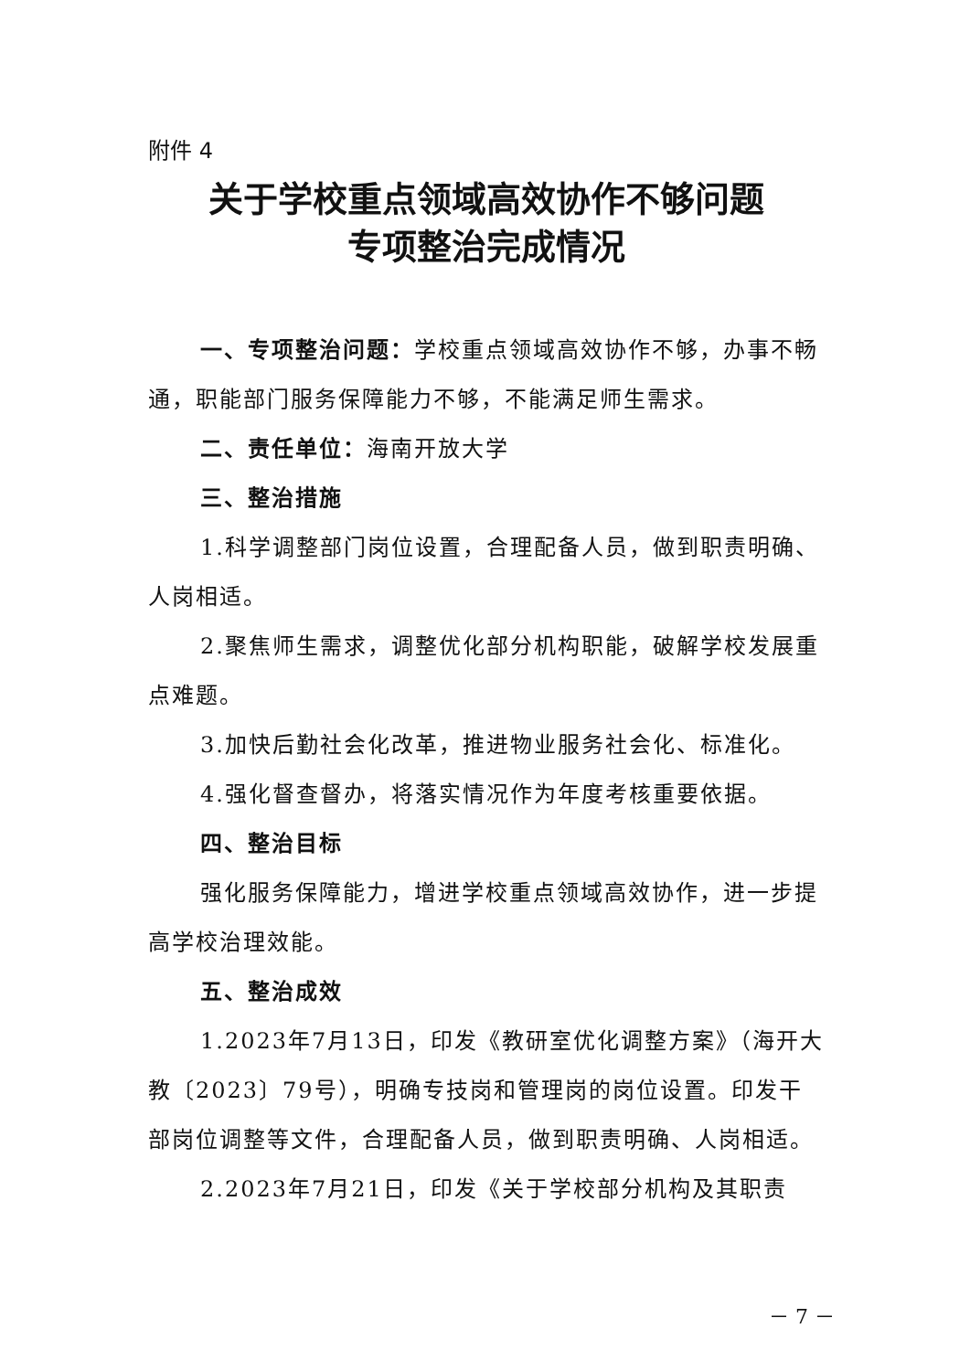附件 4
关于学校重点领域高效协作不够问题
专项整治完成情况
一、专项整治问题：学校重点领域高效协作不够，办事不畅通，职能部门服务保障能力不够，不能满足师生需求。
二、责任单位：海南开放大学
三、整治措施
1.科学调整部门岗位设置，合理配备人员，做到职责明确、人岗相适。
2.聚焦师生需求，调整优化部分机构职能，破解学校发展重点难题。
3.加快后勤社会化改革，推进物业服务社会化、标准化。
4.强化督查督办，将落实情况作为年度考核重要依据。
四、整治目标
强化服务保障能力，增进学校重点领域高效协作，进一步提高学校治理效能。
五、整治成效
1.2023年7月13日，印发《教研室优化调整方案》（海开大教〔2023〕79号），明确专技岗和管理岗的岗位设置。印发干部岗位调整等文件，合理配备人员，做到职责明确、人岗相适。
2.2023年7月21日，印发《关于学校部分机构及其职责
－ 7 －